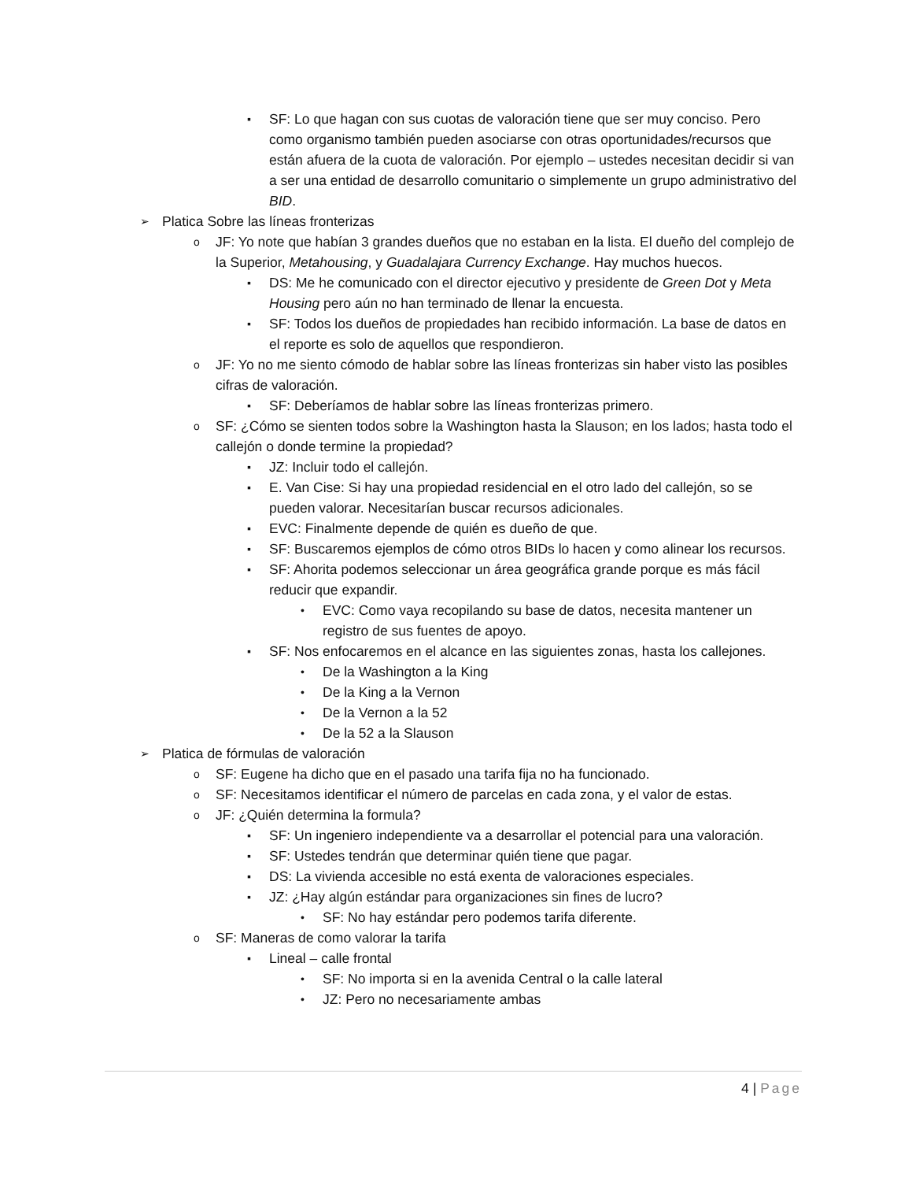▪ SF: Lo que hagan con sus cuotas de valoración tiene que ser muy conciso. Pero como organismo también pueden asociarse con otras oportunidades/recursos que están afuera de la cuota de valoración. Por ejemplo – ustedes necesitan decidir si van a ser una entidad de desarrollo comunitario o simplemente un grupo administrativo del BID.
➢ Platica Sobre las líneas fronterizas
o JF: Yo note que habían 3 grandes dueños que no estaban en la lista. El dueño del complejo de la Superior, Metahousing, y Guadalajara Currency Exchange. Hay muchos huecos.
▪ DS: Me he comunicado con el director ejecutivo y presidente de Green Dot y Meta Housing pero aún no han terminado de llenar la encuesta.
▪ SF: Todos los dueños de propiedades han recibido información. La base de datos en el reporte es solo de aquellos que respondieron.
o JF: Yo no me siento cómodo de hablar sobre las líneas fronterizas sin haber visto las posibles cifras de valoración.
▪ SF: Deberíamos de hablar sobre las líneas fronterizas primero.
o SF: ¿Cómo se sienten todos sobre la Washington hasta la Slauson; en los lados; hasta todo el callejón o donde termine la propiedad?
▪ JZ: Incluir todo el callejón.
▪ E. Van Cise: Si hay una propiedad residencial en el otro lado del callejón, so se pueden valorar. Necesitarían buscar recursos adicionales.
▪ EVC: Finalmente depende de quién es dueño de que.
▪ SF: Buscaremos ejemplos de cómo otros BIDs lo hacen y como alinear los recursos.
▪ SF: Ahorita podemos seleccionar un área geográfica grande porque es más fácil reducir que expandir.
• EVC: Como vaya recopilando su base de datos, necesita mantener un registro de sus fuentes de apoyo.
▪ SF: Nos enfocaremos en el alcance en las siguientes zonas, hasta los callejones.
• De la Washington a la King
• De la King a la Vernon
• De la Vernon a la 52
• De la 52 a la Slauson
➢ Platica de fórmulas de valoración
o SF: Eugene ha dicho que en el pasado una tarifa fija no ha funcionado.
o SF: Necesitamos identificar el número de parcelas en cada zona, y el valor de estas.
o JF: ¿Quién determina la formula?
▪ SF: Un ingeniero independiente va a desarrollar el potencial para una valoración.
▪ SF: Ustedes tendrán que determinar quién tiene que pagar.
▪ DS: La vivienda accesible no está exenta de valoraciones especiales.
▪ JZ: ¿Hay algún estándar para organizaciones sin fines de lucro?
• SF: No hay estándar pero podemos tarifa diferente.
o SF: Maneras de como valorar la tarifa
▪ Lineal – calle frontal
• SF: No importa si en la avenida Central o la calle lateral
• JZ: Pero no necesariamente ambas
4 | Page